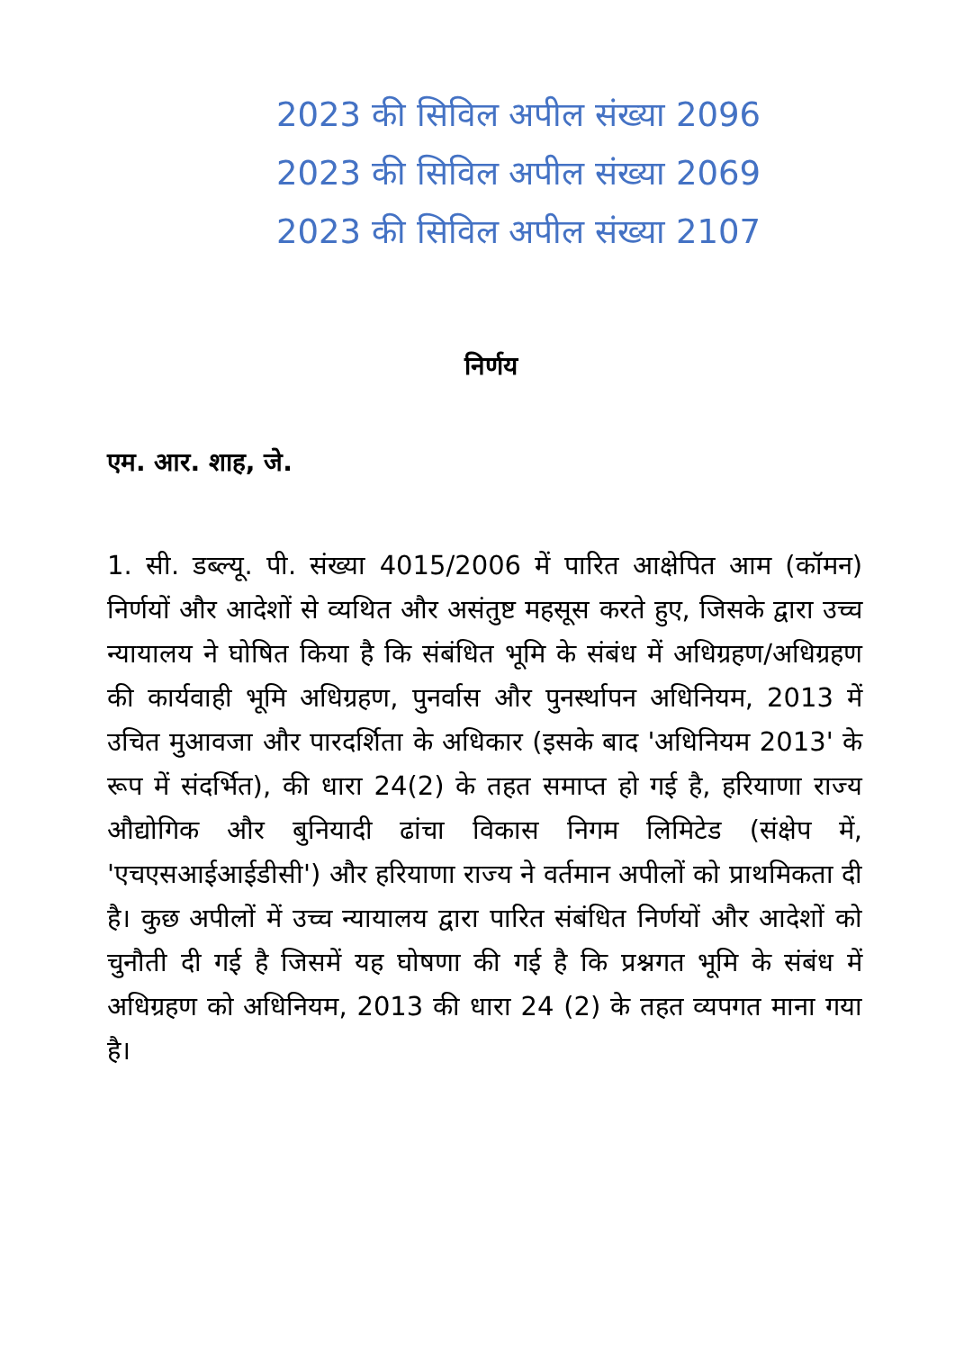2023 की सिविल अपील संख्या 2096
2023 की सिविल अपील संख्या 2069
2023 की सिविल अपील संख्या 2107
निर्णय
एम. आर. शाह, जे.
1. सी. डब्ल्यू. पी. संख्या 4015/2006 में पारित आक्षेपित आम (कॉमन) निर्णयों और आदेशों से व्यथित और असंतुष्ट महसूस करते हुए, जिसके द्वारा उच्च न्यायालय ने घोषित किया है कि संबंधित भूमि के संबंध में अधिग्रहण/अधिग्रहण की कार्यवाही भूमि अधिग्रहण, पुनर्वास और पुनर्स्थापन अधिनियम, 2013 में उचित मुआवजा और पारदर्शिता के अधिकार (इसके बाद 'अधिनियम 2013' के रूप में संदर्भित), की धारा 24(2) के तहत समाप्त हो गई है, हरियाणा राज्य औद्योगिक और बुनियादी ढांचा विकास निगम लिमिटेड (संक्षेप में, 'एचएसआईआईडीसी') और हरियाणा राज्य ने वर्तमान अपीलों को प्राथमिकता दी है। कुछ अपीलों में उच्च न्यायालय द्वारा पारित संबंधित निर्णयों और आदेशों को चुनौती दी गई है जिसमें यह घोषणा की गई है कि प्रश्नगत भूमि के संबंध में अधिग्रहण को अधिनियम, 2013 की धारा 24 (2) के तहत व्यपगत माना गया है।